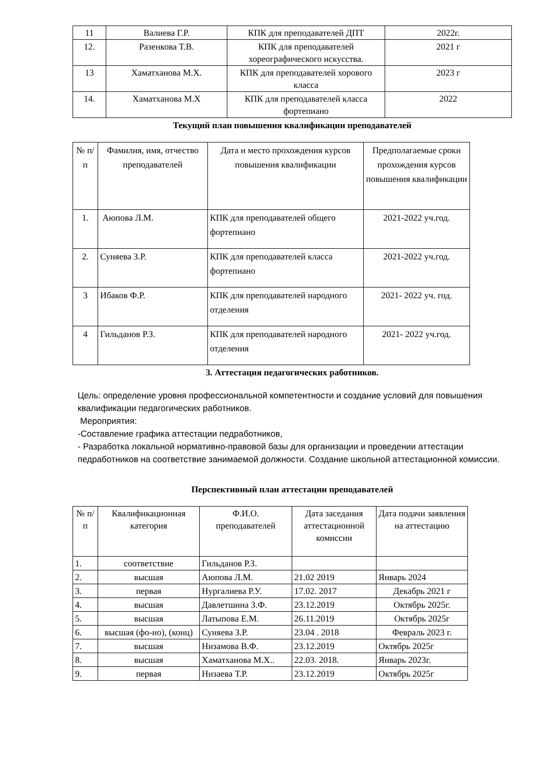| 11 | Валиева Г.Р. | КПК для преподавателей ДПТ | 2022г. |
| 12. | Разенкова Т.В. | КПК для преподавателей хореографического искусства. | 2021 г |
| 13 | Хаматханова М.Х. | КПК для преподавателей хорового класса | 2023 г |
| 14. | Хаматханова М.Х | КПК для преподавателей класса фортепиано | 2022 |
Текущий план повышения квалификации преподавателей
| № п/п | Фамилия, имя, отчество преподавателей | Дата и место прохождения курсов повышения квалификации | Предполагаемые сроки прохождения курсов повышения квалификации |
| --- | --- | --- | --- |
| 1. | Аюпова Л.М. | КПК для преподавателей общего фортепиано | 2021-2022 уч.год. |
| 2. | Суняева З.Р. | КПК для преподавателей класса фортепиано | 2021-2022 уч.год. |
| 3 | Ибаков Ф.Р. | КПК для преподавателей народного отделения | 2021- 2022 уч. год. |
| 4 | Гильданов Р.З. | КПК для преподавателей народного отделения | 2021- 2022 уч.год. |
3. Аттестация педагогических работников.
Цель: определение уровня профессиональной компетентности и создание условий для повышения квалификации педагогических работников.
Мероприятия:
-Составление графика аттестации педработников,
- Разработка локальной нормативно-правовой базы для организации и проведении аттестации педработников на соответствие занимаемой должности. Создание школьной аттестационной комиссии.
Перспективный план аттестации преподавателей
| № п/п | Квалификационная категория | Ф.И.О. преподавателей | Дата заседания аттестационной комиссии | Дата подачи заявления на аттестацию |
| --- | --- | --- | --- | --- |
| 1. | соответствие | Гильданов Р.З. | | |
| 2. | высшая | Аюпова Л.М. | 21.02 2019 | Январь 2024 |
| 3. | первая | Нургалиева Р.У. | 17.02. 2017 | Декабрь 2021 г |
| 4. | высшая | Давлетшина З.Ф. | 23.12.2019 | Октябрь 2025г. |
| 5. | высшая | Латыпова Е.М. | 26.11.2019 | Октябрь 2025г |
| 6. | высшая (фо-но), (конц) | Суняева З.Р. | 23.04 . 2018 | Февраль 2023 г. |
| 7. | высшая | Низамова В.Ф. | 23.12.2019 | Октябрь 2025г |
| 8. | высшая | Хаматханова М.Х.. | 22.03. 2018. | Январь 2023г. |
| 9. | первая | Низаева Т.Р. | 23.12.2019 | Октябрь 2025г |